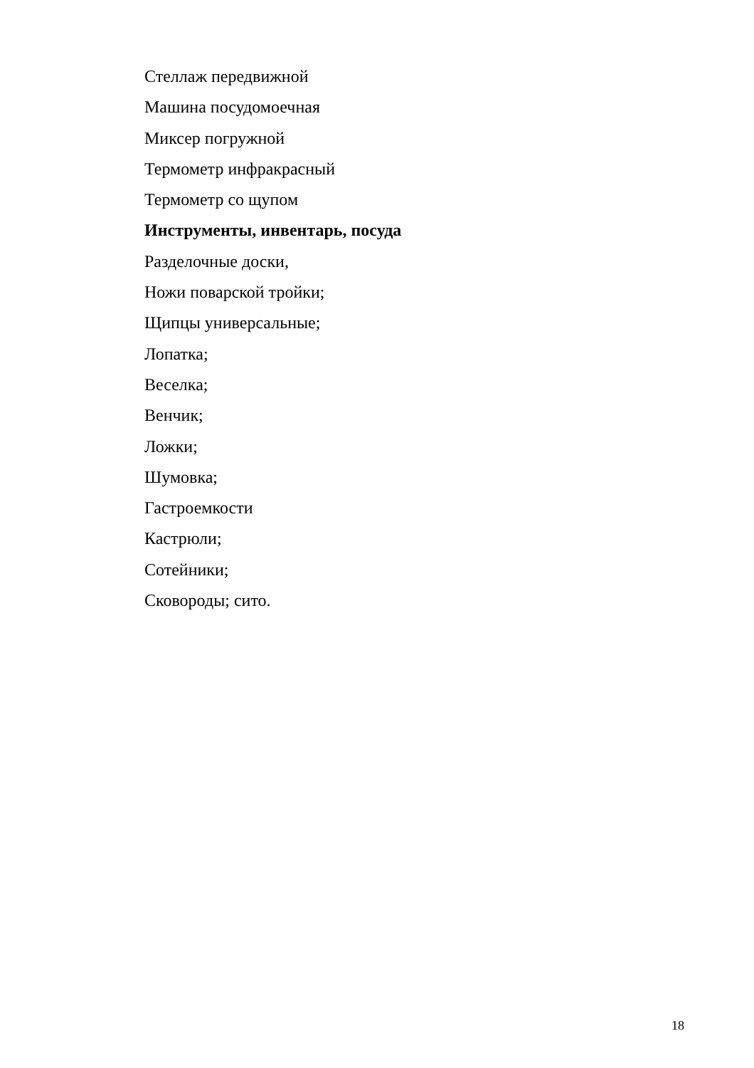Стеллаж передвижной
Машина посудомоечная
Миксер погружной
Термометр инфракрасный
Термометр со щупом
Инструменты, инвентарь, посуда
Разделочные доски,
Ножи поварской тройки;
Щипцы универсальные;
Лопатка;
Веселка;
Венчик;
Ложки;
Шумовка;
Гастроемкости
Кастрюли;
Сотейники;
Сковороды; сито.
18